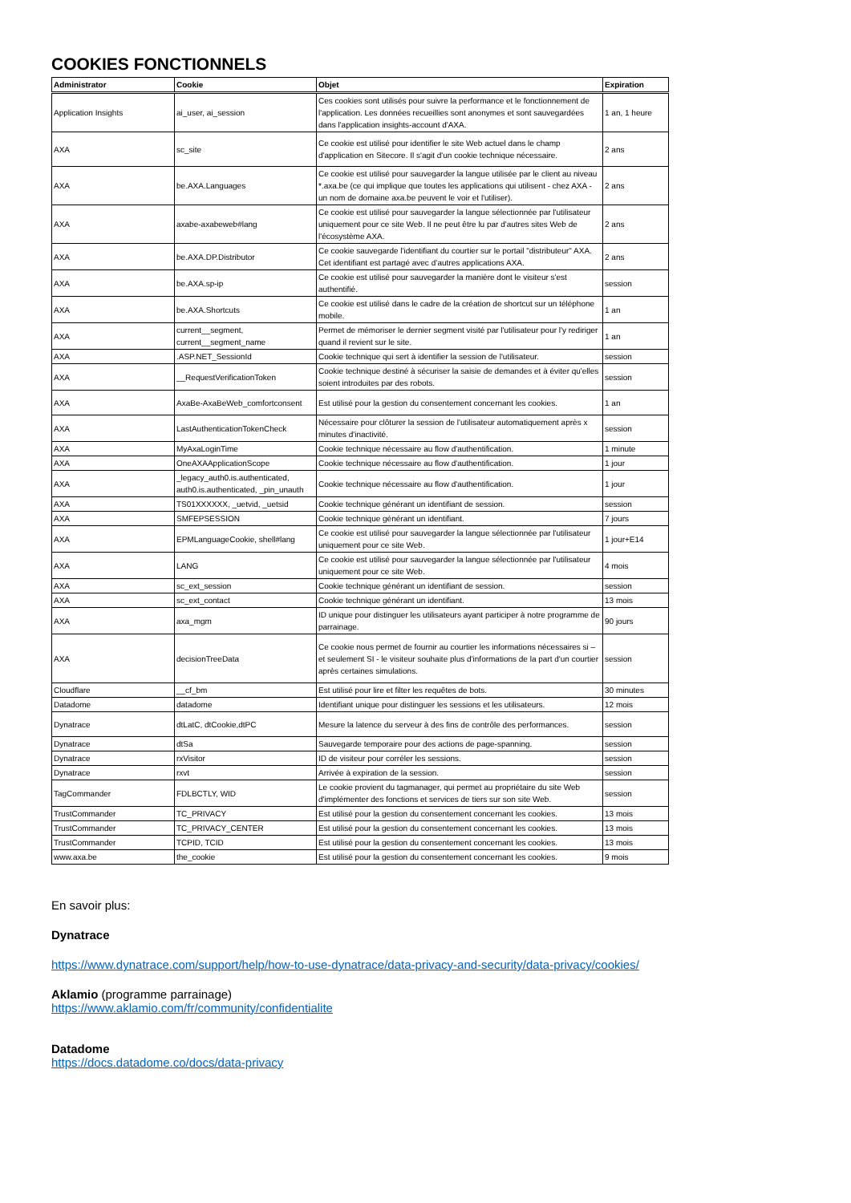COOKIES FONCTIONNELS
| Administrator | Cookie | Objet | Expiration |
| --- | --- | --- | --- |
| Application Insights | ai_user, ai_session | Ces cookies sont utilisés pour suivre la performance et le fonctionnement de l'application. Les données recueillies sont anonymes et sont sauvegardées dans l'application insights-account d'AXA. | 1 an, 1 heure |
| AXA | sc_site | Ce cookie est utilisé pour identifier le site Web actuel dans le champ d'application en Sitecore. Il s'agit d'un cookie technique nécessaire. | 2 ans |
| AXA | be.AXA.Languages | Ce cookie est utilisé pour sauvegarder la langue utilisée par le client au niveau *.axa.be (ce qui implique que toutes les applications qui utilisent - chez AXA - un nom de domaine axa.be peuvent le voir et l'utiliser). | 2 ans |
| AXA | axabe-axabeweb#lang | Ce cookie est utilisé pour sauvegarder la langue sélectionnée par l'utilisateur uniquement pour ce site Web. Il ne peut être lu par d'autres sites Web de l'écosystème AXA. | 2 ans |
| AXA | be.AXA.DP.Distributor | Ce cookie sauvegarde l'identifiant du courtier sur le portail "distributeur" AXA. Cet identifiant est partagé avec d’autres applications AXA. | 2 ans |
| AXA | be.AXA.sp-ip | Ce cookie est utilisé pour sauvegarder la manière dont le visiteur s'est authentifié. | session |
| AXA | be.AXA.Shortcuts | Ce cookie est utilisé dans le cadre de la création de shortcut sur un téléphone mobile. | 1 an |
| AXA | current__segment, current__segment_name | Permet de mémoriser le dernier segment visité par l'utilisateur pour l'y rediriger quand il revient sur le site. | 1 an |
| AXA | .ASP.NET_SessionId | Cookie technique qui sert à identifier la session de l'utilisateur. | session |
| AXA | __RequestVerificationToken | Cookie technique destiné à sécuriser la saisie de demandes et à éviter qu'elles soient introduites par des robots. | session |
| AXA | AxaBe-AxaBeWeb_comfortconsent | Est utilisé pour la gestion du consentement concernant les cookies. | 1 an |
| AXA | LastAuthenticationTokenCheck | Nécessaire pour clôturer la session de l'utilisateur automatiquement après x minutes d'inactivité. | session |
| AXA | MyAxaLoginTime | Cookie technique nécessaire au flow d'authentification. | 1 minute |
| AXA | OneAXAApplicationScope | Cookie technique nécessaire au flow d'authentification. | 1 jour |
| AXA | _legacy_auth0.is.authenticated, auth0.is.authenticated, _pin_unauth | Cookie technique nécessaire au flow d'authentification. | 1 jour |
| AXA | TS01XXXXXX, _uetvid, _uetsid | Cookie technique générant un identifiant de session. | session |
| AXA | SMFEPSESSION | Cookie technique générant un identifiant. | 7 jours |
| AXA | EPMLanguageCookie, shell#lang | Ce cookie est utilisé pour sauvegarder la langue sélectionnée par l'utilisateur uniquement pour ce site Web. | 1 jour+E14 |
| AXA | LANG | Ce cookie est utilisé pour sauvegarder la langue sélectionnée par l'utilisateur uniquement pour ce site Web. | 4 mois |
| AXA | sc_ext_session | Cookie technique générant un identifiant de session. | session |
| AXA | sc_ext_contact | Cookie technique générant un identifiant. | 13 mois |
| AXA | axa_mgm | ID unique pour distinguer les utilisateurs ayant participer à notre programme de parrainage. | 90 jours |
| AXA | decisionTreeData | Ce cookie nous permet de fournir au courtier les informations nécessaires si – et seulement SI - le visiteur souhaite plus d'informations de la part d'un courtier après certaines simulations. | session |
| Cloudflare | __cf_bm | Est utilisé pour lire et filter les requêtes de bots. | 30 minutes |
| Datadome | datadome | Identifiant unique pour distinguer les sessions et les utilisateurs. | 12 mois |
| Dynatrace | dtLatC, dtCookie,dtPC | Mesure la latence du serveur à des fins de contrôle des performances. | session |
| Dynatrace | dtSa | Sauvegarde temporaire pour des actions de page-spanning. | session |
| Dynatrace | rxVisitor | ID de visiteur pour corréler les sessions. | session |
| Dynatrace | rxvt | Arrivée à expiration de la session. | session |
| TagCommander | FDLBCTLY, WID | Le cookie provient du tagmanager, qui permet au propriétaire du site Web d'implémenter des fonctions et services de tiers sur son site Web. | session |
| TrustCommander | TC_PRIVACY | Est utilisé pour la gestion du consentement concernant les cookies. | 13 mois |
| TrustCommander | TC_PRIVACY_CENTER | Est utilisé pour la gestion du consentement concernant les cookies. | 13 mois |
| TrustCommander | TCPID, TCID | Est utilisé pour la gestion du consentement concernant les cookies. | 13 mois |
| www.axa.be | the_cookie | Est utilisé pour la gestion du consentement concernant les cookies. | 9 mois |
En savoir plus:
Dynatrace
https://www.dynatrace.com/support/help/how-to-use-dynatrace/data-privacy-and-security/data-privacy/cookies/
Aklamio (programme parrainage)
https://www.aklamio.com/fr/community/confidentialite
Datadome
https://docs.datadome.co/docs/data-privacy